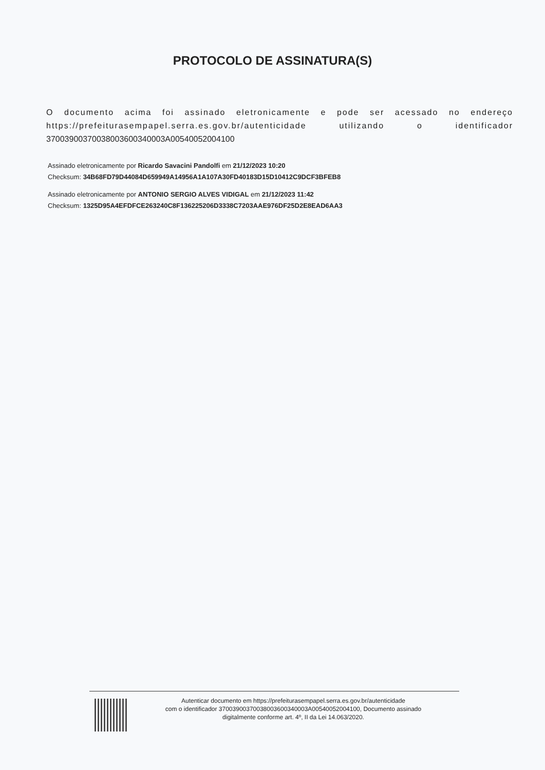PROTOCOLO DE ASSINATURA(S)
O documento acima foi assinado eletronicamente e pode ser acessado no endereço https://prefeiturasempapel.serra.es.gov.br/autenticidade utilizando o identificador 37003900370038003600340003A00540052004100
Assinado eletronicamente por Ricardo Savacini Pandolfi em 21/12/2023 10:20
Checksum: 34B68FD79D44084D659949A14956A1A107A30FD40183D15D10412C9DCF3BFEB8
Assinado eletronicamente por ANTONIO SERGIO ALVES VIDIGAL em 21/12/2023 11:42
Checksum: 1325D95A4EFDFCE263240C8F136225206D3338C7203AAE976DF25D2E8EAD6AA3
Autenticar documento em https://prefeiturasempapel.serra.es.gov.br/autenticidade
com o identificador 37003900370038003600340003A00540052004100, Documento assinado
digitalmente conforme art. 4º, II da Lei 14.063/2020.